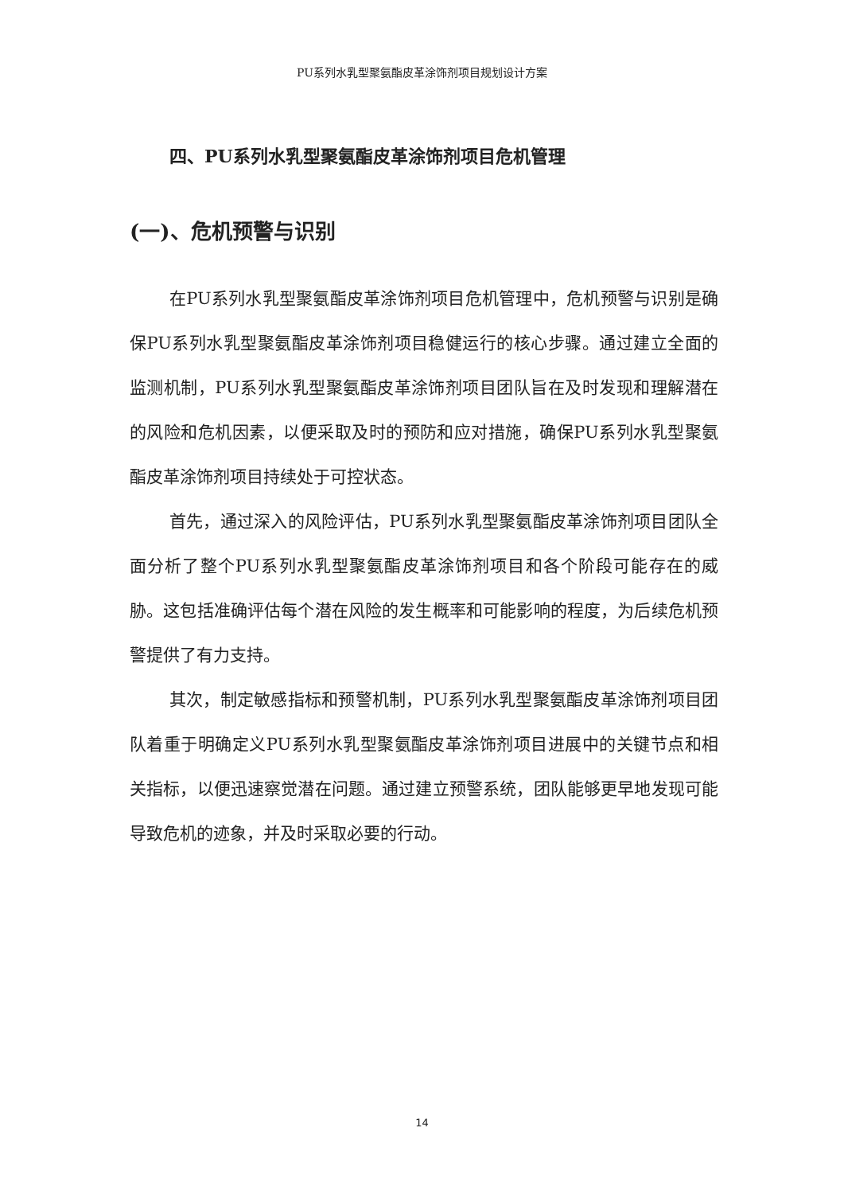PU系列水乳型聚氨酯皮革涂饰剂项目规划设计方案
四、PU系列水乳型聚氨酯皮革涂饰剂项目危机管理
(一)、危机预警与识别
在PU系列水乳型聚氨酯皮革涂饰剂项目危机管理中，危机预警与识别是确保PU系列水乳型聚氨酯皮革涂饰剂项目稳健运行的核心步骤。通过建立全面的监测机制，PU系列水乳型聚氨酯皮革涂饰剂项目团队旨在及时发现和理解潜在的风险和危机因素，以便采取及时的预防和应对措施，确保PU系列水乳型聚氨酯皮革涂饰剂项目持续处于可控状态。
首先，通过深入的风险评估，PU系列水乳型聚氨酯皮革涂饰剂项目团队全面分析了整个PU系列水乳型聚氨酯皮革涂饰剂项目和各个阶段可能存在的威胁。这包括准确评估每个潜在风险的发生概率和可能影响的程度，为后续危机预警提供了有力支持。
其次，制定敏感指标和预警机制，PU系列水乳型聚氨酯皮革涂饰剂项目团队着重于明确定义PU系列水乳型聚氨酯皮革涂饰剂项目进展中的关键节点和相关指标，以便迅速察觉潜在问题。通过建立预警系统，团队能够更早地发现可能导致危机的迹象，并及时采取必要的行动。
14